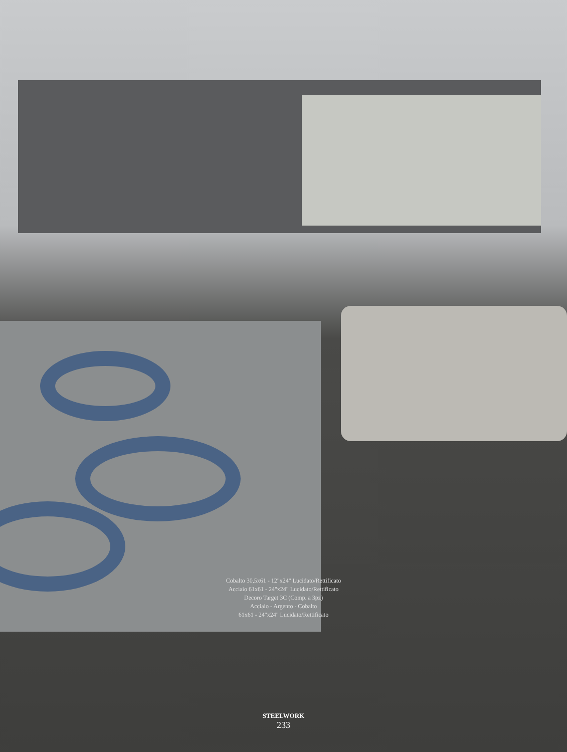Cobalto 30,5x61 - 12"x24" Lucidato/Rettificato
Acciaio 61x61 - 24"x24" Lucidato/Rettificato
Decoro Target 3C (Comp. a 3pz)
Acciaio - Argento - Cobalto
61x61 - 24"x24" Lucidato/Rettificato
STEELWORK
233